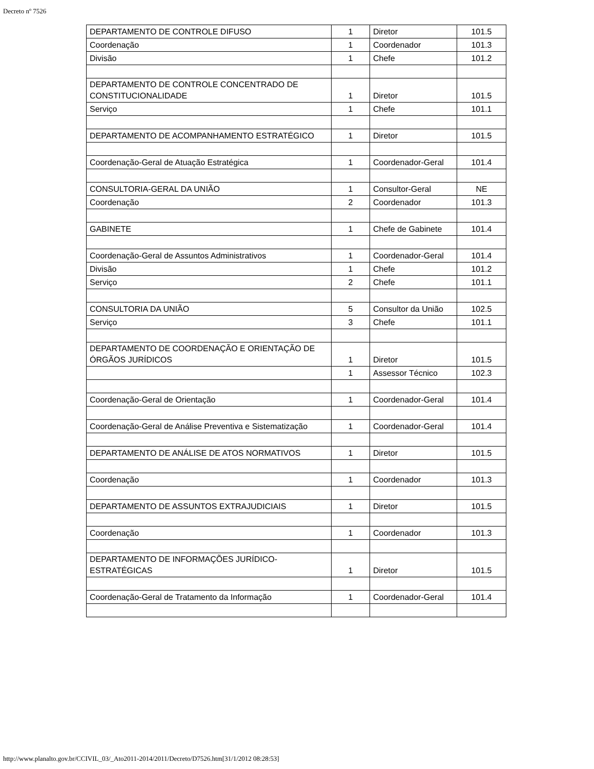Decreto nº 7526
| DEPARTAMENTO DE CONTROLE DIFUSO | 1 | Diretor | 101.5 |
| Coordenação | 1 | Coordenador | 101.3 |
| Divisão | 1 | Chefe | 101.2 |
| DEPARTAMENTO DE CONTROLE CONCENTRADO DE CONSTITUCIONALIDADE | 1 | Diretor | 101.5 |
| Serviço | 1 | Chefe | 101.1 |
| DEPARTAMENTO DE ACOMPANHAMENTO ESTRATÉGICO | 1 | Diretor | 101.5 |
| Coordenação-Geral de Atuação Estratégica | 1 | Coordenador-Geral | 101.4 |
| CONSULTORIA-GERAL DA UNIÃO | 1 | Consultor-Geral | NE |
| Coordenação | 2 | Coordenador | 101.3 |
| GABINETE | 1 | Chefe de Gabinete | 101.4 |
| Coordenação-Geral de Assuntos Administrativos | 1 | Coordenador-Geral | 101.4 |
| Divisão | 1 | Chefe | 101.2 |
| Serviço | 2 | Chefe | 101.1 |
| CONSULTORIA DA UNIÃO | 5 | Consultor da União | 102.5 |
| Serviço | 3 | Chefe | 101.1 |
| DEPARTAMENTO DE COORDENAÇÃO E ORIENTAÇÃO DE ÓRGÃOS JURÍDICOS | 1 | Diretor | 101.5 |
| | 1 | Assessor Técnico | 102.3 |
| Coordenação-Geral de Orientação | 1 | Coordenador-Geral | 101.4 |
| Coordenação-Geral de Análise Preventiva e Sistematização | 1 | Coordenador-Geral | 101.4 |
| DEPARTAMENTO DE ANÁLISE DE ATOS NORMATIVOS | 1 | Diretor | 101.5 |
| Coordenação | 1 | Coordenador | 101.3 |
| DEPARTAMENTO DE ASSUNTOS EXTRAJUDICIAIS | 1 | Diretor | 101.5 |
| Coordenação | 1 | Coordenador | 101.3 |
| DEPARTAMENTO DE INFORMAÇÕES JURÍDICO-ESTRATÉGICAS | 1 | Diretor | 101.5 |
| Coordenação-Geral de Tratamento da Informação | 1 | Coordenador-Geral | 101.4 |
http://www.planalto.gov.br/CCIVIL_03/_Ato2011-2014/2011/Decreto/D7526.htm[31/1/2012 08:28:53]